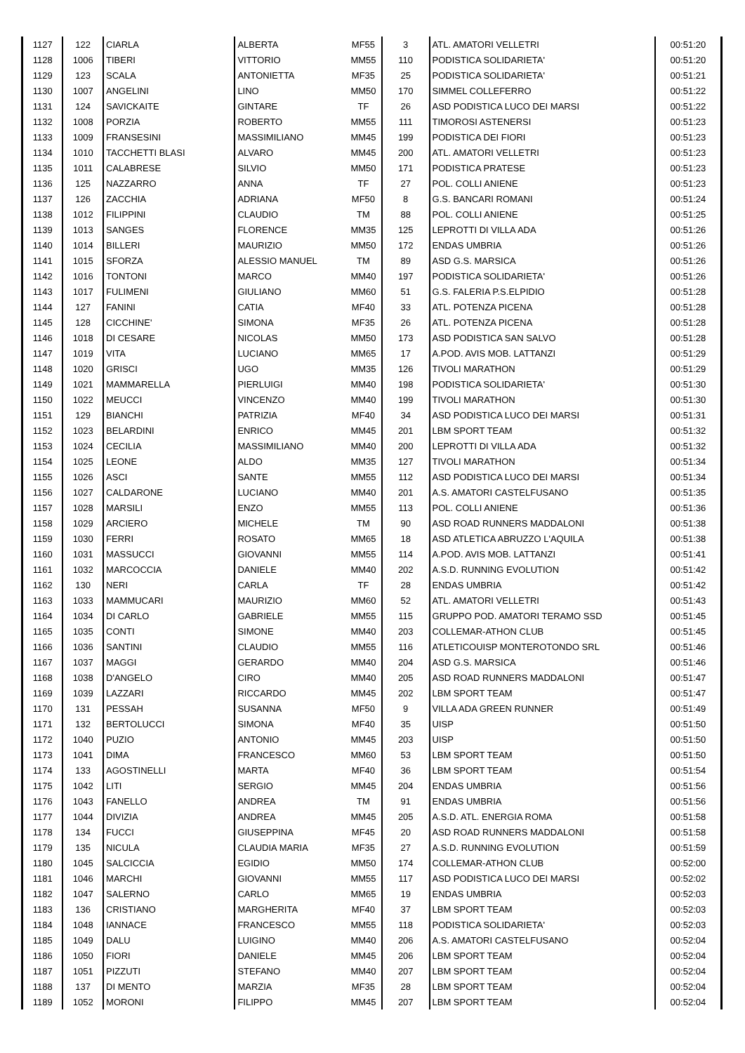| 1127 | 122 | CIARLA | ALBERTA | MF55 | 3 | ATL. AMATORI VELLETRI | 00:51:20 |
| 1128 | 1006 | TIBERI | VITTORIO | MM55 | 110 | PODISTICA SOLIDARIETA' | 00:51:20 |
| 1129 | 123 | SCALA | ANTONIETTA | MF35 | 25 | PODISTICA SOLIDARIETA' | 00:51:21 |
| 1130 | 1007 | ANGELINI | LINO | MM50 | 170 | SIMMEL COLLEFERRO | 00:51:22 |
| 1131 | 124 | SAVICKAITE | GINTARE | TF | 26 | ASD PODISTICA LUCO DEI MARSI | 00:51:22 |
| 1132 | 1008 | PORZIA | ROBERTO | MM55 | 111 | TIMOROSI ASTENERSI | 00:51:23 |
| 1133 | 1009 | FRANSESINI | MASSIMILIANO | MM45 | 199 | PODISTICA DEI FIORI | 00:51:23 |
| 1134 | 1010 | TACCHETTI BLASI | ALVARO | MM45 | 200 | ATL. AMATORI VELLETRI | 00:51:23 |
| 1135 | 1011 | CALABRESE | SILVIO | MM50 | 171 | PODISTICA PRATESE | 00:51:23 |
| 1136 | 125 | NAZZARRO | ANNA | TF | 27 | POL. COLLI ANIENE | 00:51:23 |
| 1137 | 126 | ZACCHIA | ADRIANA | MF50 | 8 | G.S. BANCARI ROMANI | 00:51:24 |
| 1138 | 1012 | FILIPPINI | CLAUDIO | TM | 88 | POL. COLLI ANIENE | 00:51:25 |
| 1139 | 1013 | SANGES | FLORENCE | MM35 | 125 | LEPROTTI DI VILLA ADA | 00:51:26 |
| 1140 | 1014 | BILLERI | MAURIZIO | MM50 | 172 | ENDAS UMBRIA | 00:51:26 |
| 1141 | 1015 | SFORZA | ALESSIO MANUEL | TM | 89 | ASD G.S. MARSICA | 00:51:26 |
| 1142 | 1016 | TONTONI | MARCO | MM40 | 197 | PODISTICA SOLIDARIETA' | 00:51:26 |
| 1143 | 1017 | FULIMENI | GIULIANO | MM60 | 51 | G.S. FALERIA P.S.ELPIDIO | 00:51:28 |
| 1144 | 127 | FANINI | CATIA | MF40 | 33 | ATL. POTENZA PICENA | 00:51:28 |
| 1145 | 128 | CICCHINE' | SIMONA | MF35 | 26 | ATL. POTENZA PICENA | 00:51:28 |
| 1146 | 1018 | DI CESARE | NICOLAS | MM50 | 173 | ASD PODISTICA SAN SALVO | 00:51:28 |
| 1147 | 1019 | VITA | LUCIANO | MM65 | 17 | A.POD. AVIS MOB. LATTANZI | 00:51:29 |
| 1148 | 1020 | GRISCI | UGO | MM35 | 126 | TIVOLI MARATHON | 00:51:29 |
| 1149 | 1021 | MAMMARELLA | PIERLUIGI | MM40 | 198 | PODISTICA SOLIDARIETA' | 00:51:30 |
| 1150 | 1022 | MEUCCI | VINCENZO | MM40 | 199 | TIVOLI MARATHON | 00:51:30 |
| 1151 | 129 | BIANCHI | PATRIZIA | MF40 | 34 | ASD PODISTICA LUCO DEI MARSI | 00:51:31 |
| 1152 | 1023 | BELARDINI | ENRICO | MM45 | 201 | LBM SPORT TEAM | 00:51:32 |
| 1153 | 1024 | CECILIA | MASSIMILIANO | MM40 | 200 | LEPROTTI DI VILLA ADA | 00:51:32 |
| 1154 | 1025 | LEONE | ALDO | MM35 | 127 | TIVOLI MARATHON | 00:51:34 |
| 1155 | 1026 | ASCI | SANTE | MM55 | 112 | ASD PODISTICA LUCO DEI MARSI | 00:51:34 |
| 1156 | 1027 | CALDARONE | LUCIANO | MM40 | 201 | A.S. AMATORI CASTELFUSANO | 00:51:35 |
| 1157 | 1028 | MARSILI | ENZO | MM55 | 113 | POL. COLLI ANIENE | 00:51:36 |
| 1158 | 1029 | ARCIERO | MICHELE | TM | 90 | ASD ROAD RUNNERS MADDALONI | 00:51:38 |
| 1159 | 1030 | FERRI | ROSATO | MM65 | 18 | ASD ATLETICA ABRUZZO L'AQUILA | 00:51:38 |
| 1160 | 1031 | MASSUCCI | GIOVANNI | MM55 | 114 | A.POD. AVIS MOB. LATTANZI | 00:51:41 |
| 1161 | 1032 | MARCOCCIA | DANIELE | MM40 | 202 | A.S.D. RUNNING EVOLUTION | 00:51:42 |
| 1162 | 130 | NERI | CARLA | TF | 28 | ENDAS UMBRIA | 00:51:42 |
| 1163 | 1033 | MAMMUCARI | MAURIZIO | MM60 | 52 | ATL. AMATORI VELLETRI | 00:51:43 |
| 1164 | 1034 | DI CARLO | GABRIELE | MM55 | 115 | GRUPPO POD. AMATORI TERAMO SSD | 00:51:45 |
| 1165 | 1035 | CONTI | SIMONE | MM40 | 203 | COLLEMAR-ATHON CLUB | 00:51:45 |
| 1166 | 1036 | SANTINI | CLAUDIO | MM55 | 116 | ATLETICOUISP MONTEROTONDO SRL | 00:51:46 |
| 1167 | 1037 | MAGGI | GERARDO | MM40 | 204 | ASD G.S. MARSICA | 00:51:46 |
| 1168 | 1038 | D'ANGELO | CIRO | MM40 | 205 | ASD ROAD RUNNERS MADDALONI | 00:51:47 |
| 1169 | 1039 | LAZZARI | RICCARDO | MM45 | 202 | LBM SPORT TEAM | 00:51:47 |
| 1170 | 131 | PESSAH | SUSANNA | MF50 | 9 | VILLA ADA GREEN RUNNER | 00:51:49 |
| 1171 | 132 | BERTOLUCCI | SIMONA | MF40 | 35 | UISP | 00:51:50 |
| 1172 | 1040 | PUZIO | ANTONIO | MM45 | 203 | UISP | 00:51:50 |
| 1173 | 1041 | DIMA | FRANCESCO | MM60 | 53 | LBM SPORT TEAM | 00:51:50 |
| 1174 | 133 | AGOSTINELLI | MARTA | MF40 | 36 | LBM SPORT TEAM | 00:51:54 |
| 1175 | 1042 | LITI | SERGIO | MM45 | 204 | ENDAS UMBRIA | 00:51:56 |
| 1176 | 1043 | FANELLO | ANDREA | TM | 91 | ENDAS UMBRIA | 00:51:56 |
| 1177 | 1044 | DIVIZIA | ANDREA | MM45 | 205 | A.S.D. ATL. ENERGIA ROMA | 00:51:58 |
| 1178 | 134 | FUCCI | GIUSEPPINA | MF45 | 20 | ASD ROAD RUNNERS MADDALONI | 00:51:58 |
| 1179 | 135 | NICULA | CLAUDIA MARIA | MF35 | 27 | A.S.D. RUNNING EVOLUTION | 00:51:59 |
| 1180 | 1045 | SALCICCIA | EGIDIO | MM50 | 174 | COLLEMAR-ATHON CLUB | 00:52:00 |
| 1181 | 1046 | MARCHI | GIOVANNI | MM55 | 117 | ASD PODISTICA LUCO DEI MARSI | 00:52:02 |
| 1182 | 1047 | SALERNO | CARLO | MM65 | 19 | ENDAS UMBRIA | 00:52:03 |
| 1183 | 136 | CRISTIANO | MARGHERITA | MF40 | 37 | LBM SPORT TEAM | 00:52:03 |
| 1184 | 1048 | IANNACE | FRANCESCO | MM55 | 118 | PODISTICA SOLIDARIETA' | 00:52:03 |
| 1185 | 1049 | DALU | LUIGINO | MM40 | 206 | A.S. AMATORI CASTELFUSANO | 00:52:04 |
| 1186 | 1050 | FIORI | DANIELE | MM45 | 206 | LBM SPORT TEAM | 00:52:04 |
| 1187 | 1051 | PIZZUTI | STEFANO | MM40 | 207 | LBM SPORT TEAM | 00:52:04 |
| 1188 | 137 | DI MENTO | MARZIA | MF35 | 28 | LBM SPORT TEAM | 00:52:04 |
| 1189 | 1052 | MORONI | FILIPPO | MM45 | 207 | LBM SPORT TEAM | 00:52:04 |